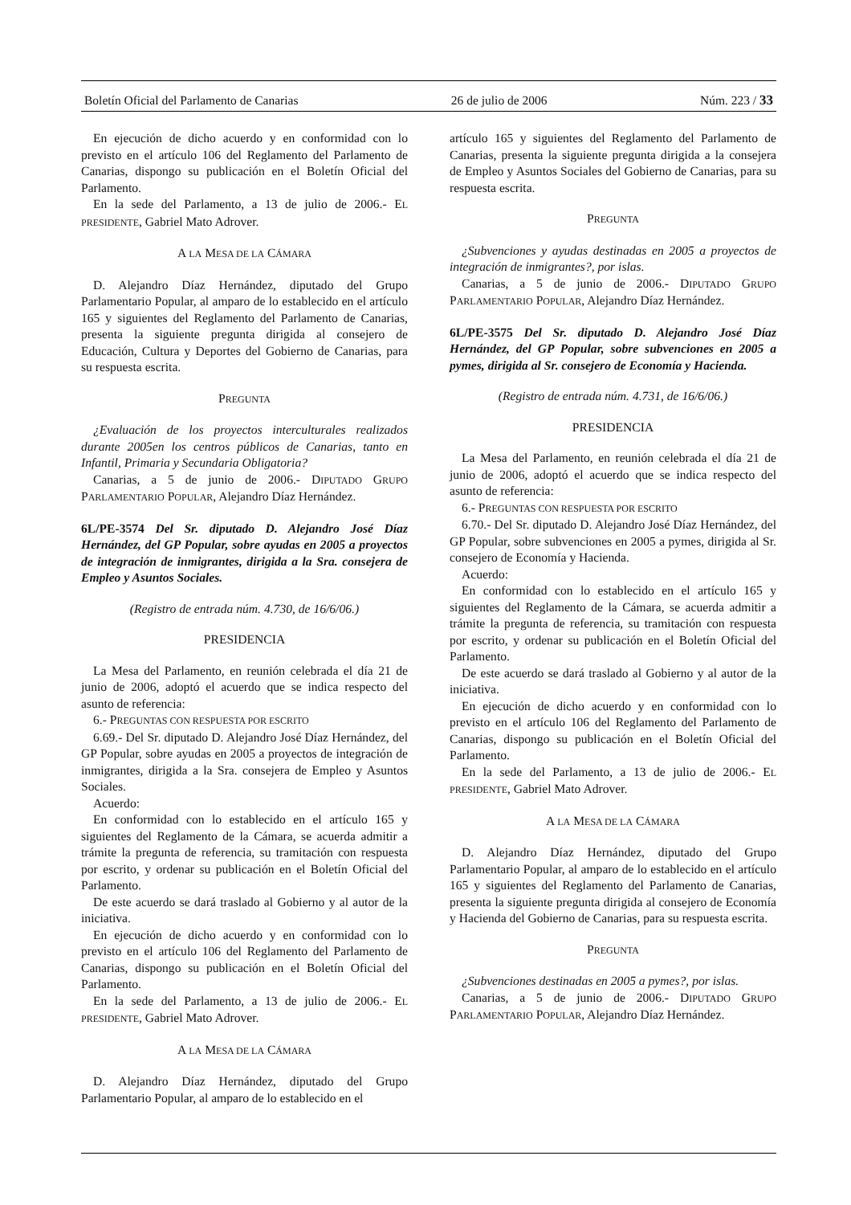Boletín Oficial del Parlamento de Canarias 26 de julio de 2006 Núm. 223 / 33
En ejecución de dicho acuerdo y en conformidad con lo previsto en el artículo 106 del Reglamento del Parlamento de Canarias, dispongo su publicación en el Boletín Oficial del Parlamento.
En la sede del Parlamento, a 13 de julio de 2006.- EL PRESIDENTE, Gabriel Mato Adrover.
A LA MESA DE LA CÁMARA
D. Alejandro Díaz Hernández, diputado del Grupo Parlamentario Popular, al amparo de lo establecido en el artículo 165 y siguientes del Reglamento del Parlamento de Canarias, presenta la siguiente pregunta dirigida al consejero de Educación, Cultura y Deportes del Gobierno de Canarias, para su respuesta escrita.
PREGUNTA
¿Evaluación de los proyectos interculturales realizados durante 2005en los centros públicos de Canarias, tanto en Infantil, Primaria y Secundaria Obligatoria?
Canarias, a 5 de junio de 2006.- DIPUTADO GRUPO PARLAMENTARIO POPULAR, Alejandro Díaz Hernández.
6L/PE-3574 Del Sr. diputado D. Alejandro José Díaz Hernández, del GP Popular, sobre ayudas en 2005 a proyectos de integración de inmigrantes, dirigida a la Sra. consejera de Empleo y Asuntos Sociales.
(Registro de entrada núm. 4.730, de 16/6/06.)
PRESIDENCIA
La Mesa del Parlamento, en reunión celebrada el día 21 de junio de 2006, adoptó el acuerdo que se indica respecto del asunto de referencia:
6.- PREGUNTAS CON RESPUESTA POR ESCRITO
6.69.- Del Sr. diputado D. Alejandro José Díaz Hernández, del GP Popular, sobre ayudas en 2005 a proyectos de integración de inmigrantes, dirigida a la Sra. consejera de Empleo y Asuntos Sociales.
Acuerdo:
En conformidad con lo establecido en el artículo 165 y siguientes del Reglamento de la Cámara, se acuerda admitir a trámite la pregunta de referencia, su tramitación con respuesta por escrito, y ordenar su publicación en el Boletín Oficial del Parlamento.
De este acuerdo se dará traslado al Gobierno y al autor de la iniciativa.
En ejecución de dicho acuerdo y en conformidad con lo previsto en el artículo 106 del Reglamento del Parlamento de Canarias, dispongo su publicación en el Boletín Oficial del Parlamento.
En la sede del Parlamento, a 13 de julio de 2006.- EL PRESIDENTE, Gabriel Mato Adrover.
A LA MESA DE LA CÁMARA
D. Alejandro Díaz Hernández, diputado del Grupo Parlamentario Popular, al amparo de lo establecido en el
artículo 165 y siguientes del Reglamento del Parlamento de Canarias, presenta la siguiente pregunta dirigida a la consejera de Empleo y Asuntos Sociales del Gobierno de Canarias, para su respuesta escrita.
PREGUNTA
¿Subvenciones y ayudas destinadas en 2005 a proyectos de integración de inmigrantes?, por islas.
Canarias, a 5 de junio de 2006.- DIPUTADO GRUPO PARLAMENTARIO POPULAR, Alejandro Díaz Hernández.
6L/PE-3575 Del Sr. diputado D. Alejandro José Díaz Hernández, del GP Popular, sobre subvenciones en 2005 a pymes, dirigida al Sr. consejero de Economía y Hacienda.
(Registro de entrada núm. 4.731, de 16/6/06.)
PRESIDENCIA
La Mesa del Parlamento, en reunión celebrada el día 21 de junio de 2006, adoptó el acuerdo que se indica respecto del asunto de referencia:
6.- PREGUNTAS CON RESPUESTA POR ESCRITO
6.70.- Del Sr. diputado D. Alejandro José Díaz Hernández, del GP Popular, sobre subvenciones en 2005 a pymes, dirigida al Sr. consejero de Economía y Hacienda.
Acuerdo:
En conformidad con lo establecido en el artículo 165 y siguientes del Reglamento de la Cámara, se acuerda admitir a trámite la pregunta de referencia, su tramitación con respuesta por escrito, y ordenar su publicación en el Boletín Oficial del Parlamento.
De este acuerdo se dará traslado al Gobierno y al autor de la iniciativa.
En ejecución de dicho acuerdo y en conformidad con lo previsto en el artículo 106 del Reglamento del Parlamento de Canarias, dispongo su publicación en el Boletín Oficial del Parlamento.
En la sede del Parlamento, a 13 de julio de 2006.- EL PRESIDENTE, Gabriel Mato Adrover.
A LA MESA DE LA CÁMARA
D. Alejandro Díaz Hernández, diputado del Grupo Parlamentario Popular, al amparo de lo establecido en el artículo 165 y siguientes del Reglamento del Parlamento de Canarias, presenta la siguiente pregunta dirigida al consejero de Economía y Hacienda del Gobierno de Canarias, para su respuesta escrita.
PREGUNTA
¿Subvenciones destinadas en 2005 a pymes?, por islas.
Canarias, a 5 de junio de 2006.- DIPUTADO GRUPO PARLAMENTARIO POPULAR, Alejandro Díaz Hernández.